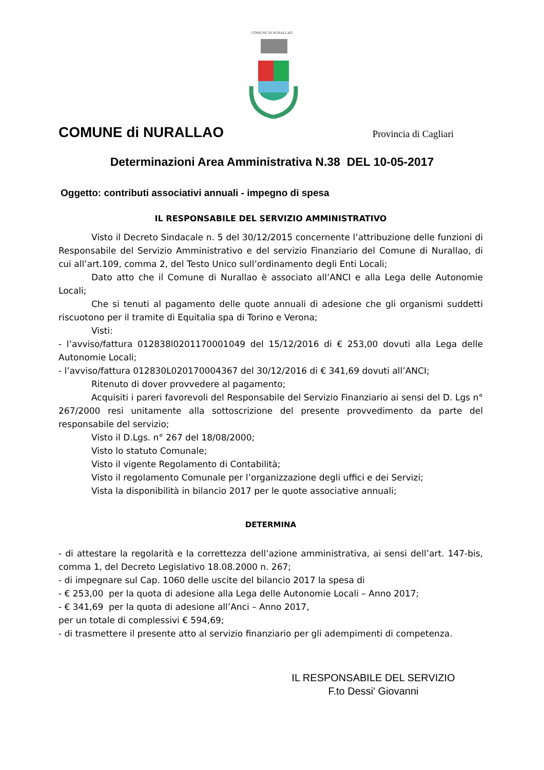COMUNE DI NURALLAO
COMUNE di NURALLAO
Provincia di Cagliari
Determinazioni Area Amministrativa N.38 DEL 10-05-2017
Oggetto: contributi associativi annuali - impegno di spesa
IL RESPONSABILE DEL SERVIZIO AMMINISTRATIVO
Visto il Decreto Sindacale n. 5 del 30/12/2015 concernente l’attribuzione delle funzioni di Responsabile del Servizio Amministrativo e del servizio Finanziario del Comune di Nurallao, di cui all’art.109, comma 2, del Testo Unico sull’ordinamento degli Enti Locali;
Dato atto che il Comune di Nurallao è associato all’ANCI e alla Lega delle Autonomie Locali;
Che si tenuti al pagamento delle quote annuali di adesione che gli organismi suddetti riscuotono per il tramite di Equitalia spa di Torino e Verona;
Visti:
- l’avviso/fattura 012838l0201170001049 del 15/12/2016 di € 253,00 dovuti alla Lega delle Autonomie Locali;
- l’avviso/fattura 012830L020170004367 del 30/12/2016 di € 341,69 dovuti all’ANCI;
Ritenuto di dover provvedere al pagamento;
Acquisiti i pareri favorevoli del Responsabile del Servizio Finanziario ai sensi del D. Lgs n° 267/2000 resi unitamente alla sottoscrizione del presente provvedimento da parte del responsabile del servizio;
Visto il D.Lgs. n° 267 del 18/08/2000;
Visto lo statuto Comunale;
Visto il vigente Regolamento di Contabilità;
Visto il regolamento Comunale per l’organizzazione degli uffici e dei Servizi;
Vista la disponibilità in bilancio 2017 per le quote associative annuali;
DETERMINA
- di attestare la regolarità e la correttezza dell’azione amministrativa, ai sensi dell’art. 147-bis, comma 1, del Decreto Legislativo 18.08.2000 n. 267;
- di impegnare sul Cap. 1060 delle uscite del bilancio 2017 la spesa di
- € 253,00 per la quota di adesione alla Lega delle Autonomie Locali – Anno 2017;
- € 341,69 per la quota di adesione all’Anci – Anno 2017,
per un totale di complessivi € 594,69;
- di trasmettere il presente atto al servizio finanziario per gli adempimenti di competenza.
IL RESPONSABILE DEL SERVIZIO
F.to Dessi' Giovanni